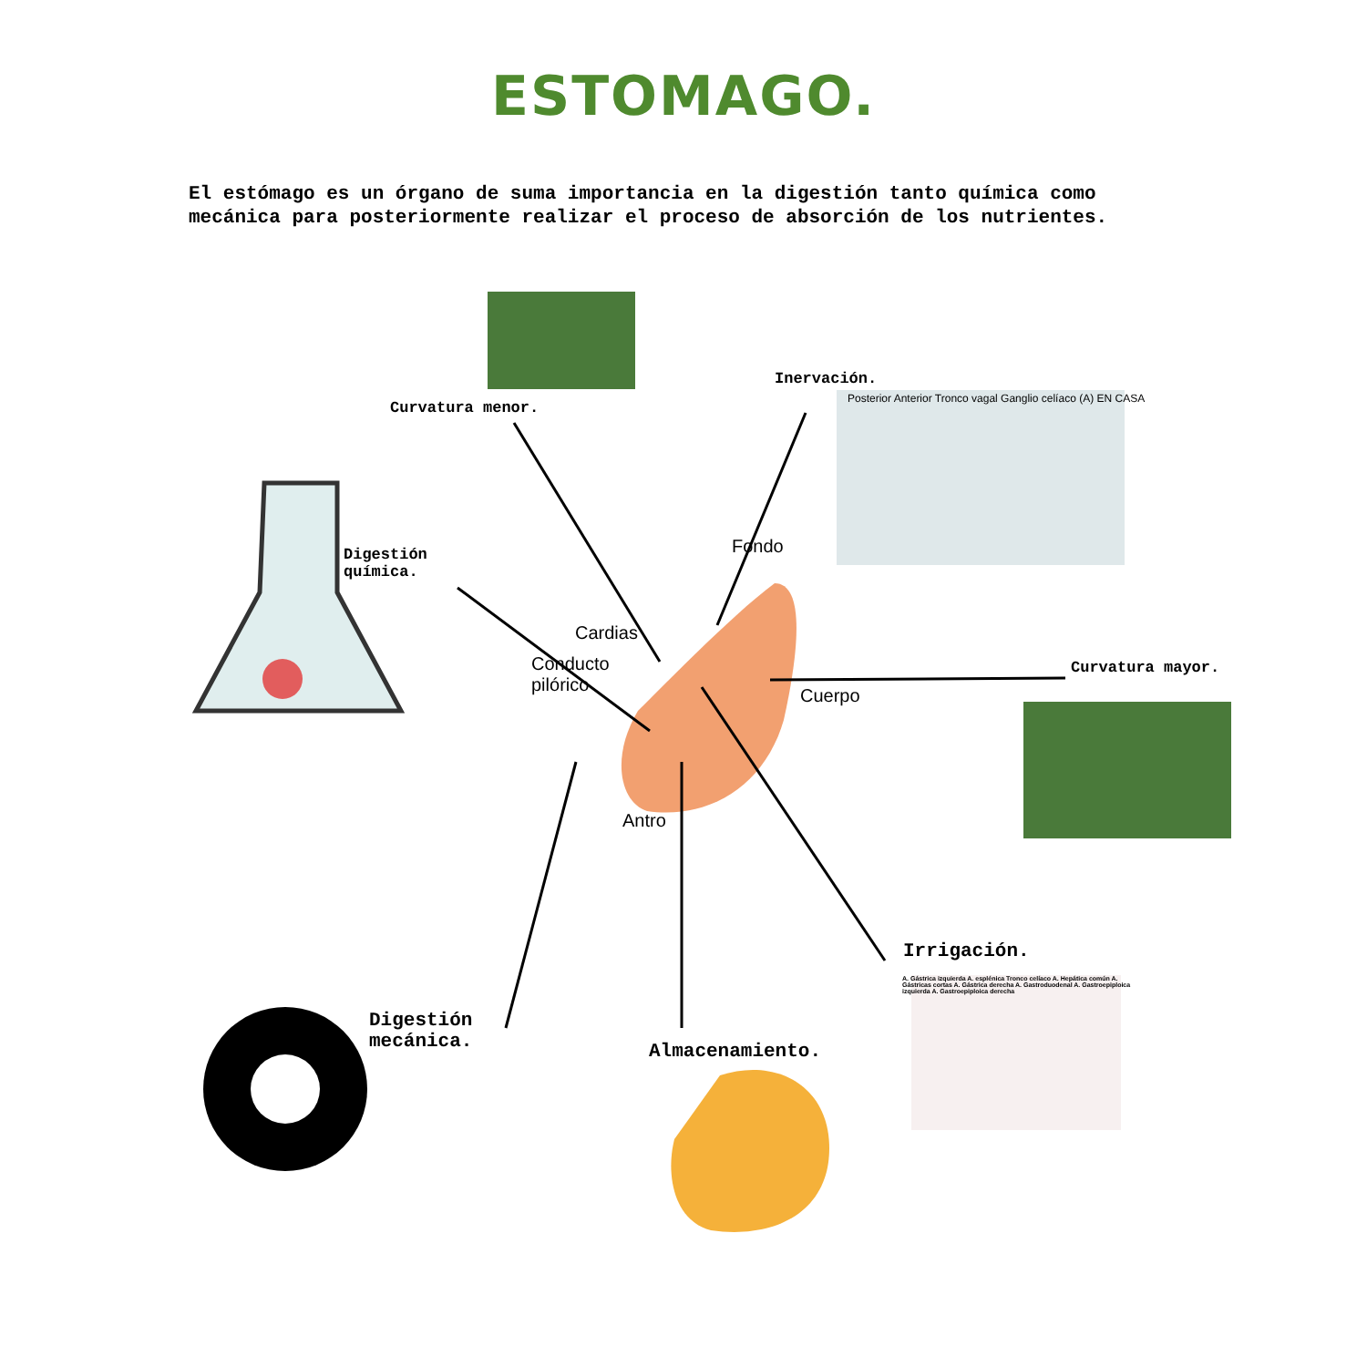ESTOMAGO.
El estómago es un órgano de suma importancia en la digestión tanto química como mecánica para posteriormente realizar el proceso de absorción de los nutrientes.
Curvatura menor.
Inervación.
Digestión
química.
Curvatura mayor.
Irrigación.
Digestión
mecánica.
Almacenamiento.
Posterior Anterior Tronco vagal Ganglio celíaco (A) EN CASA
Fondo
Cardias
Conducto
pilórico
Cuerpo
Antro
A. Gástrica izquierda A. esplénica Tronco celíaco A. Hepática común A. Gástricas cortas A. Gástrica derecha A. Gastroduodenal A. Gastroepiploica izquierda A. Gastroepiploica derecha